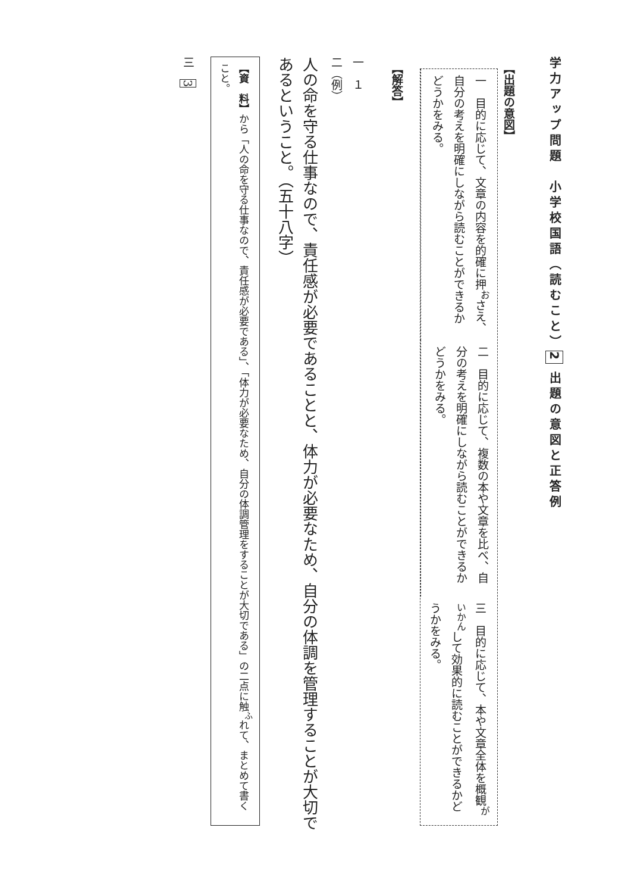学力アップ問題　小学校国語（読むこと）2 出題の意図と正答例
【出題の意図】
一　目的に応じて、文章の内容を的確に押<sup>お</sup>さえ、自分の考えを明確にしながら読むことができるかどうかをみる。
二　目的に応じて、複数の本や文章を比べ、自分の考えを明確にしながら読むことができるかどうかをみる。
三　目的に応じて、本や文章全体を概観<sup>がいかん</sup>して効果的に読むことができるかどうかをみる。
【解答】
一　１
二（例）
人の命を守る仕事なので、責任感が必要であることと、体力が必要なため、自分の体調を管理することが大切であるということ。（五十八字）
【資　料】から「人の命を守る仕事なので、責任感が必要である」、「体力が必要なため、自分の体調管理をすることが大切である」の二点に触<sup>ふ</sup>れて、まとめて書くこと。
三　3